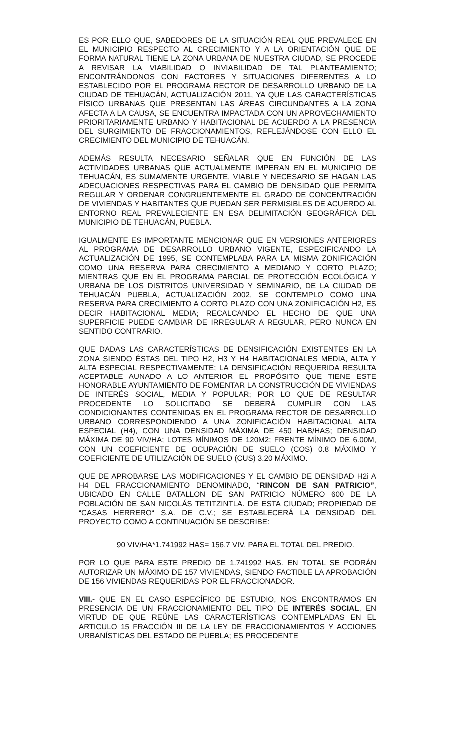ES POR ELLO QUE, SABEDORES DE LA SITUACIÓN REAL QUE PREVALECE EN EL MUNICIPIO RESPECTO AL CRECIMIENTO Y A LA ORIENTACIÓN QUE DE FORMA NATURAL TIENE LA ZONA URBANA DE NUESTRA CIUDAD, SE PROCEDE A REVISAR LA VIABILIDAD O INVIABILIDAD DE TAL PLANTEAMIENTO; ENCONTRÁNDONOS CON FACTORES Y SITUACIONES DIFERENTES A LO ESTABLECIDO POR EL PROGRAMA RECTOR DE DESARROLLO URBANO DE LA CIUDAD DE TEHUACÁN, ACTUALIZACIÓN 2011, YA QUE LAS CARACTERÍSTICAS FÍSICO URBANAS QUE PRESENTAN LAS ÁREAS CIRCUNDANTES A LA ZONA AFECTA A LA CAUSA, SE ENCUENTRA IMPACTADA CON UN APROVECHAMIENTO PRIORITARIAMENTE URBANO Y HABITACIONAL DE ACUERDO A LA PRESENCIA DEL SURGIMIENTO DE FRACCIONAMIENTOS, REFLEJÁNDOSE CON ELLO EL CRECIMIENTO DEL MUNICIPIO DE TEHUACÁN.
ADEMÁS RESULTA NECESARIO SEÑALAR QUE EN FUNCIÓN DE LAS ACTIVIDADES URBANAS QUE ACTUALMENTE IMPERAN EN EL MUNICIPIO DE TEHUACÁN, ES SUMAMENTE URGENTE, VIABLE Y NECESARIO SE HAGAN LAS ADECUACIONES RESPECTIVAS PARA EL CAMBIO DE DENSIDAD QUE PERMITA REGULAR Y ORDENAR CONGRUENTEMENTE EL GRADO DE CONCENTRACIÓN DE VIVIENDAS Y HABITANTES QUE PUEDAN SER PERMISIBLES DE ACUERDO AL ENTORNO REAL PREVALECIENTE EN ESA DELIMITACIÓN GEOGRÁFICA DEL MUNICIPIO DE TEHUACÁN, PUEBLA.
IGUALMENTE ES IMPORTANTE MENCIONAR QUE EN VERSIONES ANTERIORES AL PROGRAMA DE DESARROLLO URBANO VIGENTE, ESPECIFICANDO LA ACTUALIZACIÓN DE 1995, SE CONTEMPLABA PARA LA MISMA ZONIFICACIÓN COMO UNA RESERVA PARA CRECIMIENTO A MEDIANO Y CORTO PLAZO; MIENTRAS QUE EN EL PROGRAMA PARCIAL DE PROTECCIÓN ECOLÓGICA Y URBANA DE LOS DISTRITOS UNIVERSIDAD Y SEMINARIO, DE LA CIUDAD DE TEHUACÁN PUEBLA, ACTUALIZACIÓN 2002, SE CONTEMPLO COMO UNA RESERVA PARA CRECIMIENTO A CORTO PLAZO CON UNA ZONIFICACIÓN H2, ES DECIR HABITACIONAL MEDIA; RECALCANDO EL HECHO DE QUE UNA SUPERFICIE PUEDE CAMBIAR DE IRREGULAR A REGULAR, PERO NUNCA EN SENTIDO CONTRARIO.
QUE DADAS LAS CARACTERÍSTICAS DE DENSIFICACIÓN EXISTENTES EN LA ZONA SIENDO ÉSTAS DEL TIPO H2, H3 Y H4 HABITACIONALES MEDIA, ALTA Y ALTA ESPECIAL RESPECTIVAMENTE; LA DENSIFICACIÓN REQUERIDA RESULTA ACEPTABLE AUNADO A LO ANTERIOR EL PROPÓSITO QUE TIENE ESTE HONORABLE AYUNTAMIENTO DE FOMENTAR LA CONSTRUCCIÓN DE VIVIENDAS DE INTERÉS SOCIAL, MEDIA Y POPULAR; POR LO QUE DE RESULTAR PROCEDENTE LO SOLICITADO SE DEBERÁ CUMPLIR CON LAS CONDICIONANTES CONTENIDAS EN EL PROGRAMA RECTOR DE DESARROLLO URBANO CORRESPONDIENDO A UNA ZONIFICACIÓN HABITACIONAL ALTA ESPECIAL (H4), CON UNA DENSIDAD MÁXIMA DE 450 HAB/HAS; DENSIDAD MÁXIMA DE 90 VIV/HA; LOTES MÍNIMOS DE 120M2; FRENTE MÍNIMO DE 6.00M, CON UN COEFICIENTE DE OCUPACIÓN DE SUELO (COS) 0.8 MÁXIMO Y COEFICIENTE DE UTILIZACIÓN DE SUELO (CUS) 3.20 MÁXIMO.
QUE DE APROBARSE LAS MODIFICACIONES Y EL CAMBIO DE DENSIDAD H2i A H4 DEL FRACCIONAMIENTO DENOMINADO, “RINCON DE SAN PATRICIO”, UBICADO EN CALLE BATALLON DE SAN PATRICIO NÚMERO 600 DE LA POBLACIÓN DE SAN NICOLÁS TETITZINTLA. DE ESTA CIUDAD; PROPIEDAD DE “CASAS HERRERO“ S.A. DE C.V.; SE ESTABLECERÁ LA DENSIDAD DEL PROYECTO COMO A CONTINUACIÓN SE DESCRIBE:
90 VIV/HA*1.741992 HAS= 156.7 VIV. PARA EL TOTAL DEL PREDIO.
POR LO QUE PARA ESTE PREDIO DE 1.741992 HAS. EN TOTAL SE PODRÁN AUTORIZAR UN MÁXIMO DE 157 VIVIENDAS, SIENDO FACTIBLE LA APROBACIÓN DE 156 VIVIENDAS REQUERIDAS POR EL FRACCIONADOR.
VIII.- QUE EN EL CASO ESPECÍFICO DE ESTUDIO, NOS ENCONTRAMOS EN PRESENCIA DE UN FRACCIONAMIENTO DEL TIPO DE INTERÉS SOCIAL, EN VIRTUD DE QUE REÚNE LAS CARACTERÍSTICAS CONTEMPLADAS EN EL ARTICULO 15 FRACCIÓN III DE LA LEY DE FRACCIONAMIENTOS Y ACCIONES URBANÍSTICAS DEL ESTADO DE PUEBLA; ES PROCEDENTE